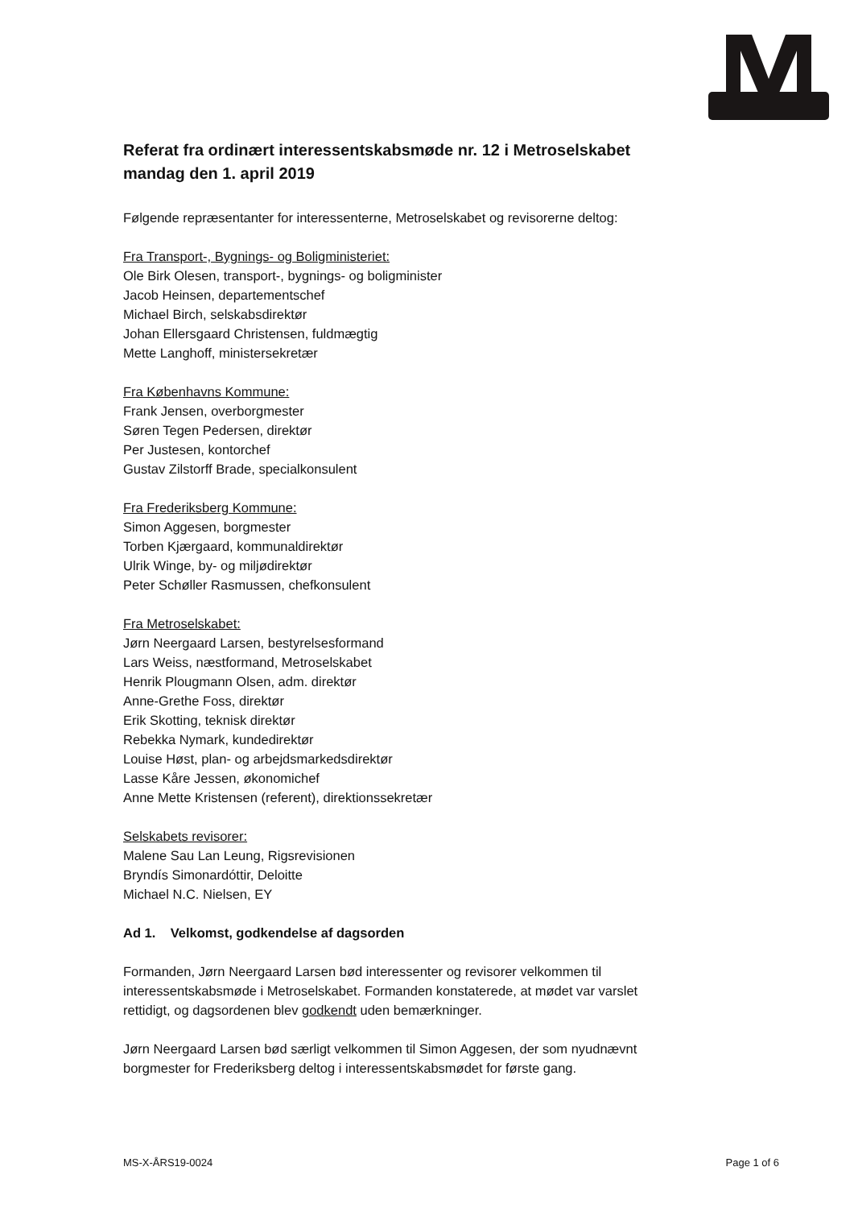Referat fra ordinært interessentskabsmøde nr. 12 i Metroselskabet mandag den 1. april 2019
Følgende repræsentanter for interessenterne, Metroselskabet og revisorerne deltog:
Fra Transport-, Bygnings- og Boligministeriet:
Ole Birk Olesen, transport-, bygnings- og boligminister
Jacob Heinsen, departementschef
Michael Birch, selskabsdirektør
Johan Ellersgaard Christensen, fuldmægtig
Mette Langhoff, ministersekretær
Fra Københavns Kommune:
Frank Jensen, overborgmester
Søren Tegen Pedersen, direktør
Per Justesen, kontorchef
Gustav Zilstorff Brade, specialkonsulent
Fra Frederiksberg Kommune:
Simon Aggesen, borgmester
Torben Kjærgaard, kommunaldirektør
Ulrik Winge, by- og miljødirektør
Peter Schøller Rasmussen, chefkonsulent
Fra Metroselskabet:
Jørn Neergaard Larsen, bestyrelsesformand
Lars Weiss, næstformand, Metroselskabet
Henrik Plougmann Olsen, adm. direktør
Anne-Grethe Foss, direktør
Erik Skotting, teknisk direktør
Rebekka Nymark, kundedirektør
Louise Høst, plan- og arbejdsmarkedsdirektør
Lasse Kåre Jessen, økonomichef
Anne Mette Kristensen (referent), direktionssekretær
Selskabets revisorer:
Malene Sau Lan Leung, Rigsrevisionen
Bryndís Simonardóttir, Deloitte
Michael N.C. Nielsen, EY
Ad 1. Velkomst, godkendelse af dagsorden
Formanden, Jørn Neergaard Larsen bød interessenter og revisorer velkommen til interessentskabsmøde i Metroselskabet. Formanden konstaterede, at mødet var varslet rettidigt, og dagsordenen blev godkendt uden bemærkninger.
Jørn Neergaard Larsen bød særligt velkommen til Simon Aggesen, der som nyudnævnt borgmester for Frederiksberg deltog i interessentskabsmødet for første gang.
MS-X-ÅRS19-0024 Page 1 of 6